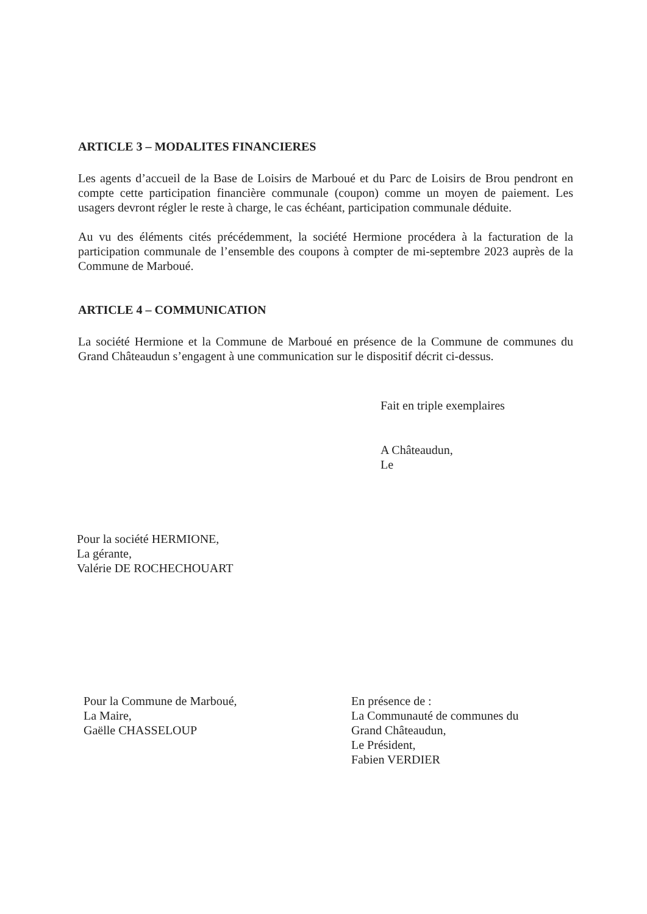ARTICLE 3 – MODALITES FINANCIERES
Les agents d’accueil de la Base de Loisirs de Marboué et du Parc de Loisirs de Brou pendront en compte cette participation financière communale (coupon) comme un moyen de paiement. Les usagers devront régler le reste à charge, le cas échéant, participation communale déduite.
Au vu des éléments cités précédemment, la société Hermione procédera à la facturation de la participation communale de l’ensemble des coupons à compter de mi-septembre 2023 auprès de la Commune de Marboué.
ARTICLE 4 – COMMUNICATION
La société Hermione et la Commune de Marboué en présence de la Commune de communes du Grand Châteaudun s’engagent à une communication sur le dispositif décrit ci-dessus.
Fait en triple exemplaires
A Châteaudun,
Le
Pour la société HERMIONE,
La gérante,
Valérie DE ROCHECHOUART
Pour la Commune de Marboué,
La Maire,
Gaëlle CHASSELOUP
En présence de :
La Communauté de communes du
Grand Châteaudun,
Le Président,
Fabien VERDIER